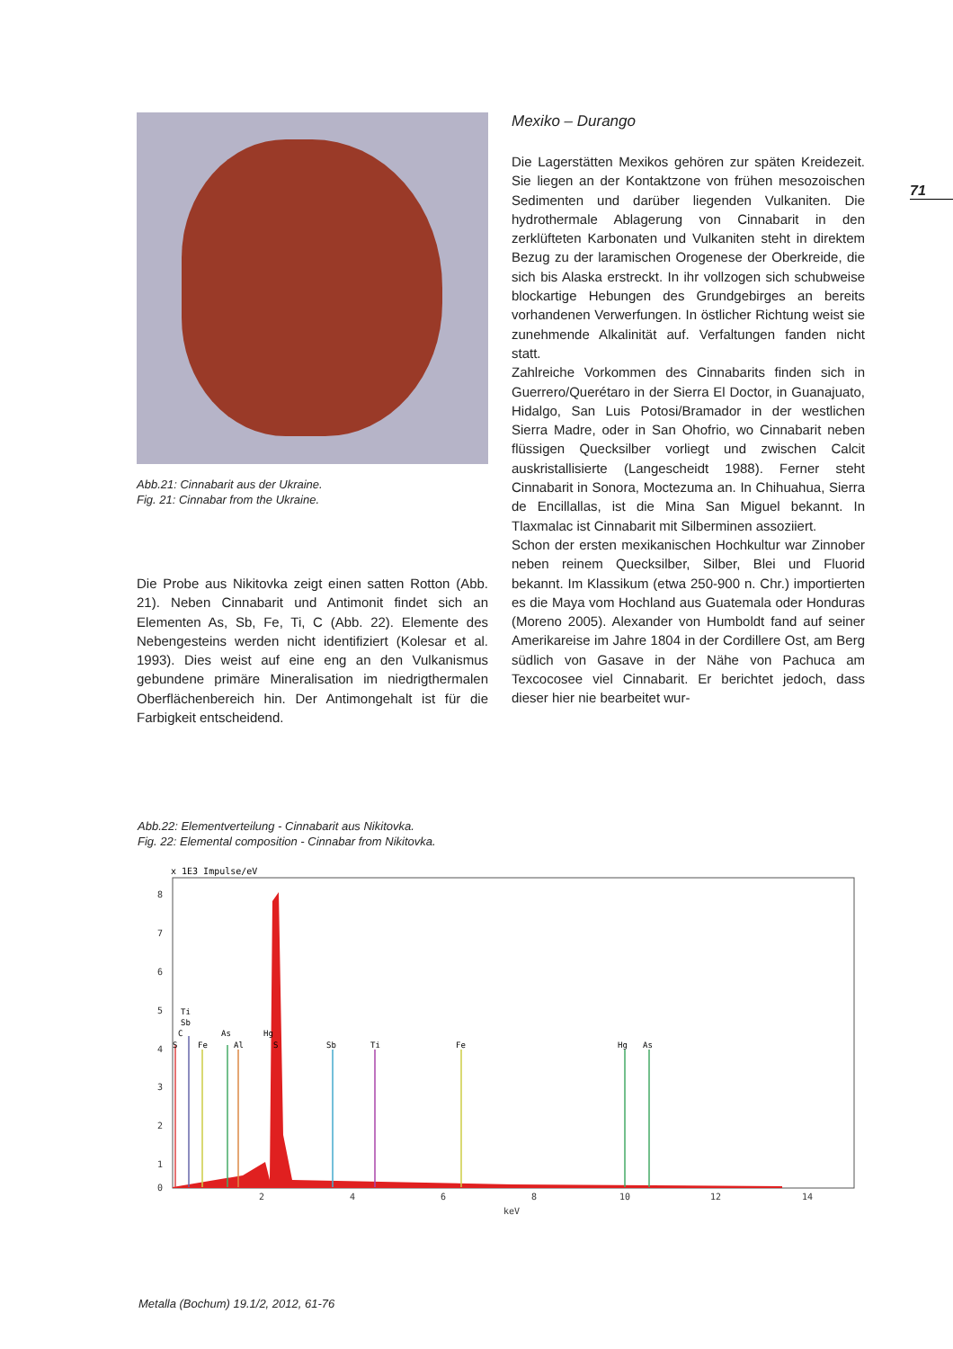71
Abb.21: Cinnabarit aus der Ukraine.
Fig. 21: Cinnabar from the Ukraine.
Die Probe aus Nikitovka zeigt einen satten Rotton (Abb. 21). Neben Cinnabarit und Antimonit findet sich an Elementen As, Sb, Fe, Ti, C (Abb. 22). Elemente des Nebengesteins werden nicht identifiziert (Kolesar et al. 1993). Dies weist auf eine eng an den Vulkanismus gebundene primäre Mineralisation im niedrigthermalen Oberflächenbereich hin. Der Antimongehalt ist für die Farbigkeit entscheidend.
Mexiko – Durango
Die Lagerstätten Mexikos gehören zur späten Kreidezeit. Sie liegen an der Kontaktzone von frühen mesozoischen Sedimenten und darüber liegenden Vulkaniten. Die hydrothermale Ablagerung von Cinnabarit in den zerklüfteten Karbonaten und Vulkaniten steht in direktem Bezug zu der laramischen Orogenese der Oberkreide, die sich bis Alaska erstreckt. In ihr vollzogen sich schubweise blockartige Hebungen des Grundgebirges an bereits vorhandenen Verwerfungen. In östlicher Richtung weist sie zunehmende Alkalinität auf. Verfaltungen fanden nicht statt.
Zahlreiche Vorkommen des Cinnabarits finden sich in Guerrero/Querétaro in der Sierra El Doctor, in Guanajuato, Hidalgo, San Luis Potosi/Bramador in der westlichen Sierra Madre, oder in San Ohofrio, wo Cinnabarit neben flüssigen Quecksilber vorliegt und zwischen Calcit auskristallisierte (Langescheidt 1988). Ferner steht Cinnabarit in Sonora, Moctezuma an. In Chihuahua, Sierra de Encillallas, ist die Mina San Miguel bekannt. In Tlaxmalac ist Cinnabarit mit Silberminen assoziiert.
Schon der ersten mexikanischen Hochkultur war Zinnober neben reinem Quecksilber, Silber, Blei und Fluorid bekannt. Im Klassikum (etwa 250-900 n. Chr.) importierten es die Maya vom Hochland aus Guatemala oder Honduras (Moreno 2005). Alexander von Humboldt fand auf seiner Amerikareise im Jahre 1804 in der Cordillere Ost, am Berg südlich von Gasave in der Nähe von Pachuca am Texcocosee viel Cinnabarit. Er berichtet jedoch, dass dieser hier nie bearbeitet wur-
Abb.22: Elementverteilung - Cinnabarit aus Nikitovka.
Fig. 22: Elemental composition - Cinnabar from Nikitovka.
x 1E3 Impulse/eV
8
7
6
5
4
3
2
1
0
2
4
6
8
10
12
14
keV
S
C
Sb
Ti
Fe
As
Al
Hg
S
Sb
Ti
Fe
Hg
As
Metalla (Bochum) 19.1/2, 2012, 61-76